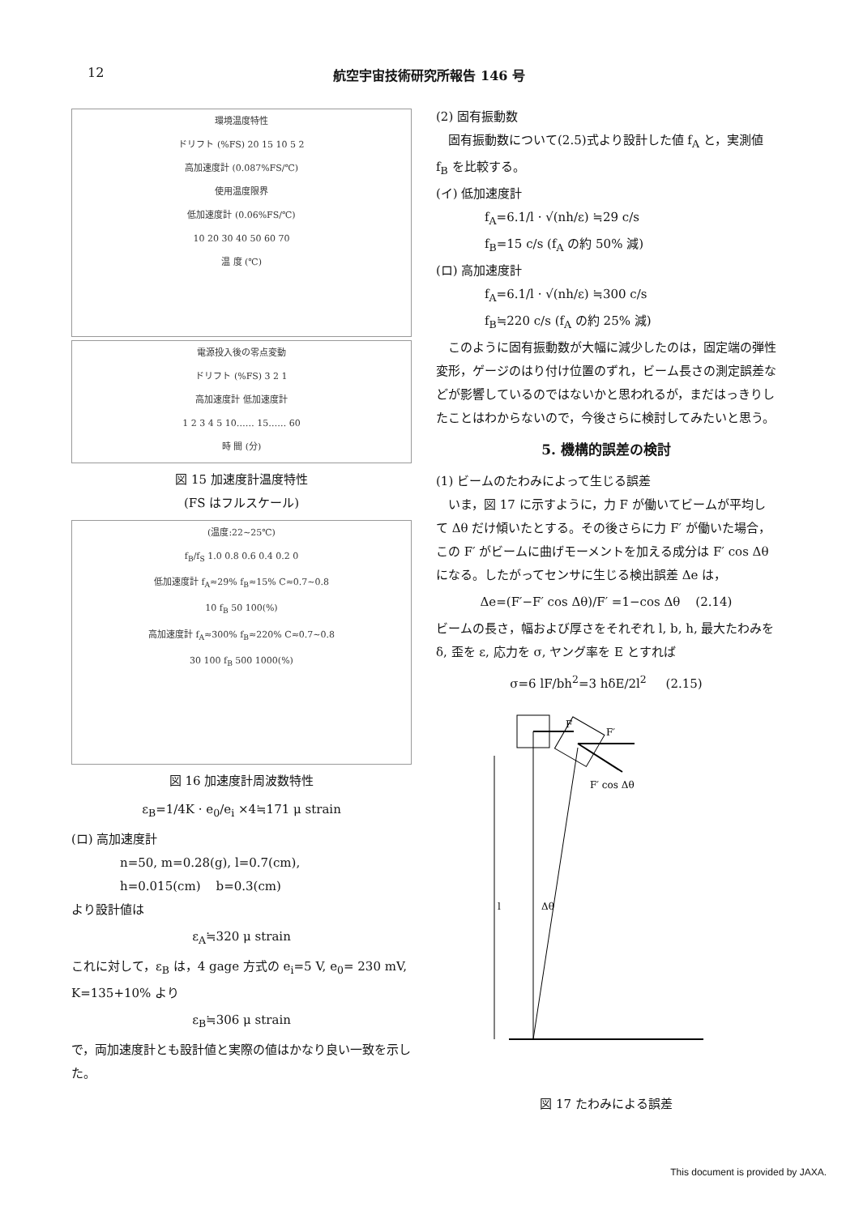12 航空宇宙技術研究所報告 146 号
環境温度特性
ドリフト (%FS) 20 15 10 5 2
高加速度計 (0.087%FS/℃)
使用温度限界
低加速度計 (0.06%FS/℃)
10 20 30 40 50 60 70
温 度 (℃)
電源投入後の零点変動
ドリフト (%FS) 3 2 1
高加速度計 低加速度計
1 2 3 4 5 10…… 15…… 60
時 間 (分)
図 15 加速度計温度特性
(FS はフルスケール)
(温度:22~25℃)
f<sub>B</sub>/f<sub>S</sub> 1.0 0.8 0.6 0.4 0.2 0
低加速度計 f<sub>A</sub>≈29% f<sub>B</sub>≈15% C≈0.7~0.8
10 f<sub>B</sub> 50 100(%)
高加速度計 f<sub>A</sub>≈300% f<sub>B</sub>≈220% C≈0.7~0.8
30 100 f<sub>B</sub> 500 1000(%)
図 16 加速度計周波数特性
ε<sub>B</sub>=1/4K · e<sub>0</sub>/e<sub>i</sub> ×4≒171 μ strain
(ロ) 高加速度計
n=50, m=0.28(g), l=0.7(cm),
h=0.015(cm) b=0.3(cm)
より設計値は
ε<sub>A</sub>≒320 μ strain
これに対して，ε<sub>B</sub> は，4 gage 方式の e<sub>i</sub>=5 V, e<sub>0</sub>= 230 mV, K=135+10% より
ε<sub>B</sub>≒306 μ strain
で，両加速度計とも設計値と実際の値はかなり良い一致を示した。
(2) 固有振動数
固有振動数について(2.5)式より設計した値 f<sub>A</sub> と，実測値 f<sub>B</sub> を比較する。
(イ) 低加速度計
f<sub>A</sub>=6.1/l · √(nh/ε) ≒29 c/s
f<sub>B</sub>=15 c/s (f<sub>A</sub> の約 50% 減)
(ロ) 高加速度計
f<sub>A</sub>=6.1/l · √(nh/ε) ≒300 c/s
f<sub>B</sub>≒220 c/s (f<sub>A</sub> の約 25% 減)
このように固有振動数が大幅に減少したのは，固定端の弾性変形，ゲージのはり付け位置のずれ，ビーム長さの測定誤差などが影響しているのではないかと思われるが，まだはっきりしたことはわからないので，今後さらに検討してみたいと思う。
5. 機構的誤差の検討
(1) ビームのたわみによって生じる誤差
いま，図 17 に示すように，力 F が働いてビームが平均して Δθ だけ傾いたとする。その後さらに力 F′ が働いた場合，この F′ がビームに曲げモーメントを加える成分は F′ cos Δθ になる。したがってセンサに生じる検出誤差 Δe は，
Δe=(F′−F′ cos Δθ)/F′ =1−cos Δθ (2.14)
ビームの長さ，幅および厚さをそれぞれ l, b, h, 最大たわみを δ, 歪を ε, 応力を σ, ヤング率を E とすれば
σ=6 lF/bh<sup>2</sup>=3 hδE/2l<sup>2</sup> (2.15)
F
F′
F′ cos Δθ
Δθ
l
図 17 たわみによる誤差
This document is provided by JAXA.